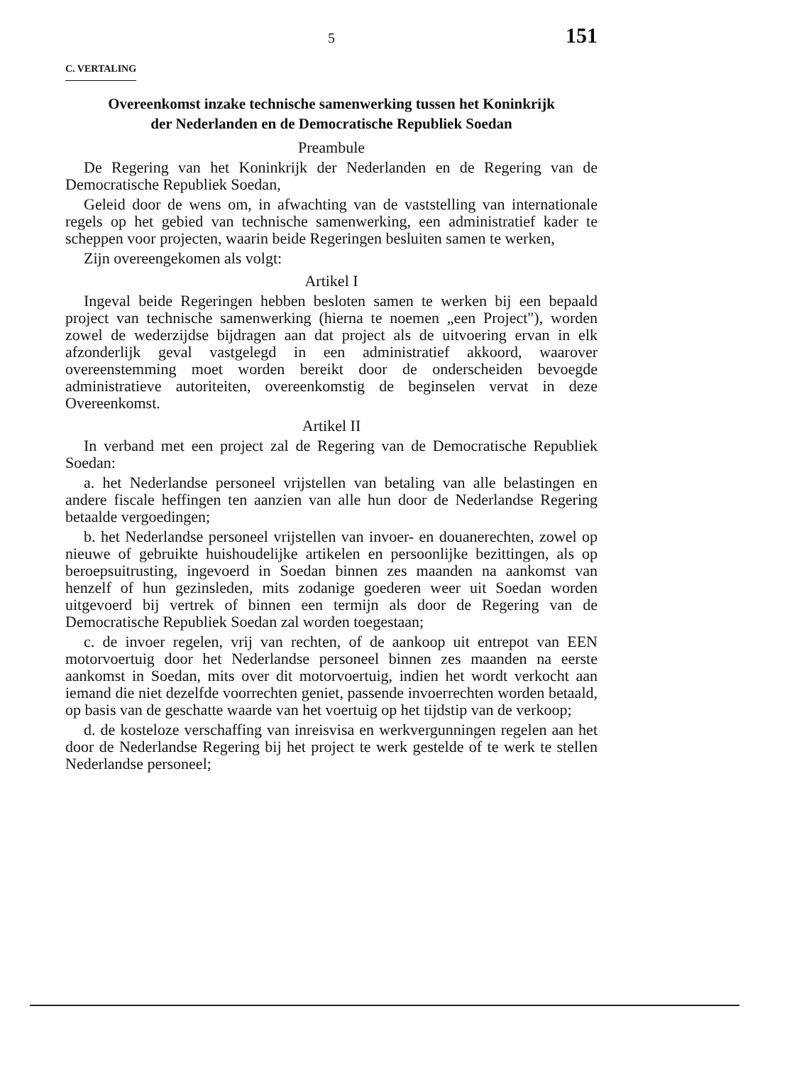5 151
C. VERTALING
Overeenkomst inzake technische samenwerking tussen het Koninkrijk
der Nederlanden en de Democratische Republiek Soedan
Preambule
De Regering van het Koninkrijk der Nederlanden en de Regering van de Democratische Republiek Soedan,
Geleid door de wens om, in afwachting van de vaststelling van internationale regels op het gebied van technische samenwerking, een administratief kader te scheppen voor projecten, waarin beide Regeringen besluiten samen te werken,
Zijn overeengekomen als volgt:
Artikel I
Ingeval beide Regeringen hebben besloten samen te werken bij een bepaald project van technische samenwerking (hierna te noemen „een Project"), worden zowel de wederzijdse bijdragen aan dat project als de uitvoering ervan in elk afzonderlijk geval vastgelegd in een administratief akkoord, waarover overeenstemming moet worden bereikt door de onderscheiden bevoegde administratieve autoriteiten, overeenkomstig de beginselen vervat in deze Overeenkomst.
Artikel II
In verband met een project zal de Regering van de Democratische Republiek Soedan:
a. het Nederlandse personeel vrijstellen van betaling van alle belastingen en andere fiscale heffingen ten aanzien van alle hun door de Nederlandse Regering betaalde vergoedingen;
b. het Nederlandse personeel vrijstellen van invoer- en douanerechten, zowel op nieuwe of gebruikte huishoudelijke artikelen en persoonlijke bezittingen, als op beroepsuitrusting, ingevoerd in Soedan binnen zes maanden na aankomst van henzelf of hun gezinsleden, mits zodanige goederen weer uit Soedan worden uitgevoerd bij vertrek of binnen een termijn als door de Regering van de Democratische Republiek Soedan zal worden toegestaan;
c. de invoer regelen, vrij van rechten, of de aankoop uit entrepot van EEN motorvoertuig door het Nederlandse personeel binnen zes maanden na eerste aankomst in Soedan, mits over dit motorvoertuig, indien het wordt verkocht aan iemand die niet dezelfde voorrechten geniet, passende invoerrechten worden betaald, op basis van de geschatte waarde van het voertuig op het tijdstip van de verkoop;
d. de kosteloze verschaffing van inreisvisa en werkvergunningen regelen aan het door de Nederlandse Regering bij het project te werk gestelde of te werk te stellen Nederlandse personeel;